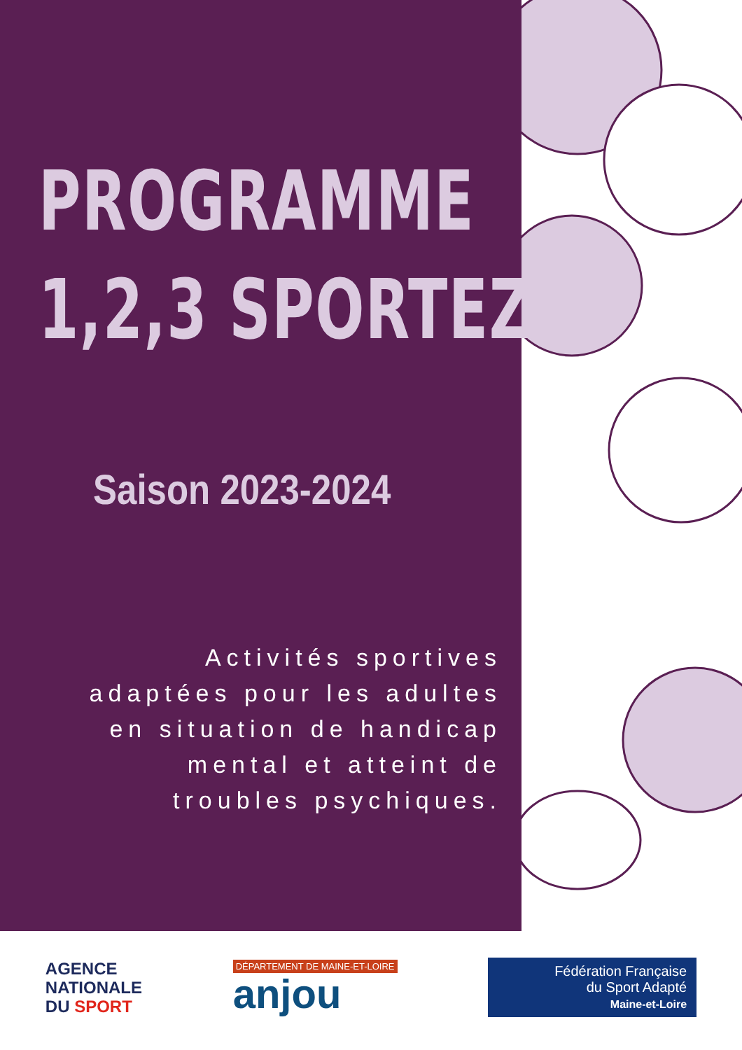PROGRAMME
1,2,3 SPORTEZ
Saison 2023-2024
Activités sportives adaptées pour les adultes en situation de handicap mental et atteint de troubles psychiques.
AGENCE
NATIONALE
DU SPORT
DÉPARTEMENT DE MAINE-ET-LOIRE
anjou
Fédération Française
du Sport Adapté
Maine-et-Loire